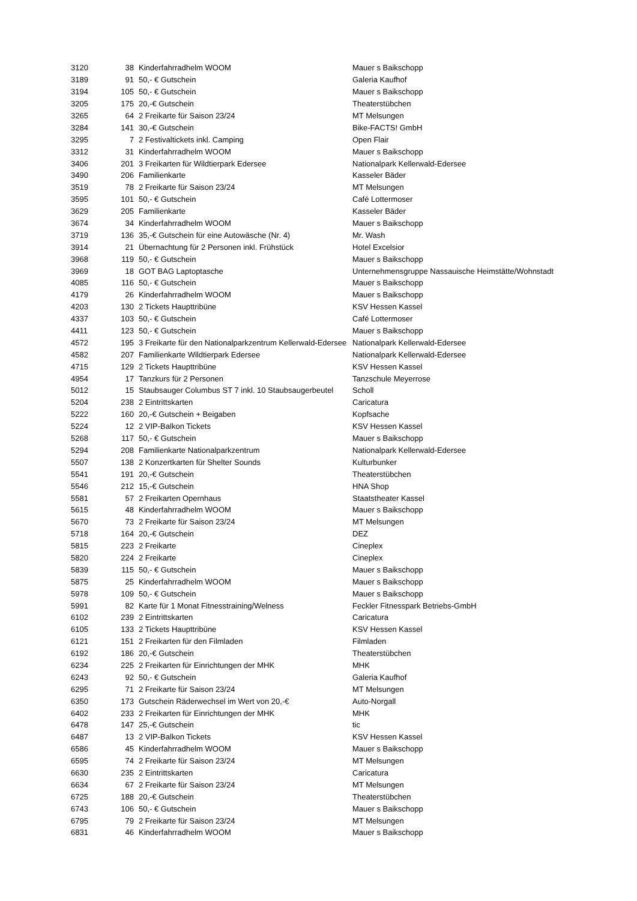| 3120 | 38 | Kinderfahrradhelm WOOM | Mauer s Baikschopp |
| 3189 | 91 | 50,- € Gutschein | Galeria Kaufhof |
| 3194 | 105 | 50,- € Gutschein | Mauer s Baikschopp |
| 3205 | 175 | 20,-€ Gutschein | Theaterstübchen |
| 3265 | 64 | 2 Freikarte für Saison 23/24 | MT Melsungen |
| 3284 | 141 | 30,-€ Gutschein | Bike-FACTS! GmbH |
| 3295 | 7 | 2 Festivaltickets inkl. Camping | Open Flair |
| 3312 | 31 | Kinderfahrradhelm WOOM | Mauer s Baikschopp |
| 3406 | 201 | 3 Freikarten für Wildtierpark Edersee | Nationalpark Kellerwald-Edersee |
| 3490 | 206 | Familienkarte | Kasseler Bäder |
| 3519 | 78 | 2 Freikarte für Saison 23/24 | MT Melsungen |
| 3595 | 101 | 50,- € Gutschein | Café Lottermoser |
| 3629 | 205 | Familienkarte | Kasseler Bäder |
| 3674 | 34 | Kinderfahrradhelm WOOM | Mauer s Baikschopp |
| 3719 | 136 | 35,-€ Gutschein für eine Autowäsche (Nr. 4) | Mr. Wash |
| 3914 | 21 | Übernachtung für 2 Personen inkl. Frühstück | Hotel Excelsior |
| 3968 | 119 | 50,- € Gutschein | Mauer s Baikschopp |
| 3969 | 18 | GOT BAG Laptoptasche | Unternehmensgruppe Nassauische Heimstätte/Wohnstadt |
| 4085 | 116 | 50,- € Gutschein | Mauer s Baikschopp |
| 4179 | 26 | Kinderfahrradhelm WOOM | Mauer s Baikschopp |
| 4203 | 130 | 2 Tickets Haupttribüne | KSV Hessen Kassel |
| 4337 | 103 | 50,- € Gutschein | Café Lottermoser |
| 4411 | 123 | 50,- € Gutschein | Mauer s Baikschopp |
| 4572 | 195 | 3 Freikarte für den Nationalparkzentrum Kellerwald-Edersee | Nationalpark Kellerwald-Edersee |
| 4582 | 207 | Familienkarte Wildtierpark Edersee | Nationalpark Kellerwald-Edersee |
| 4715 | 129 | 2 Tickets Haupttribüne | KSV Hessen Kassel |
| 4954 | 17 | Tanzkurs für 2 Personen | Tanzschule Meyerrose |
| 5012 | 15 | Staubsauger Columbus ST 7 inkl. 10 Staubsaugerbeutel | Scholl |
| 5204 | 238 | 2 Eintrittskarten | Caricatura |
| 5222 | 160 | 20,-€ Gutschein + Beigaben | Kopfsache |
| 5224 | 12 | 2 VIP-Balkon Tickets | KSV Hessen Kassel |
| 5268 | 117 | 50,- € Gutschein | Mauer s Baikschopp |
| 5294 | 208 | Familienkarte Nationalparkzentrum | Nationalpark Kellerwald-Edersee |
| 5507 | 138 | 2 Konzertkarten für Shelter Sounds | Kulturbunker |
| 5541 | 191 | 20,-€ Gutschein | Theaterstübchen |
| 5546 | 212 | 15,-€ Gutschein | HNA Shop |
| 5581 | 57 | 2 Freikarten Opernhaus | Staatstheater Kassel |
| 5615 | 48 | Kinderfahrradhelm WOOM | Mauer s Baikschopp |
| 5670 | 73 | 2 Freikarte für Saison 23/24 | MT Melsungen |
| 5718 | 164 | 20,-€ Gutschein | DEZ |
| 5815 | 223 | 2 Freikarte | Cineplex |
| 5820 | 224 | 2 Freikarte | Cineplex |
| 5839 | 115 | 50,- € Gutschein | Mauer s Baikschopp |
| 5875 | 25 | Kinderfahrradhelm WOOM | Mauer s Baikschopp |
| 5978 | 109 | 50,- € Gutschein | Mauer s Baikschopp |
| 5991 | 82 | Karte für 1 Monat Fitnesstraining/Welness | Feckler Fitnesspark Betriebs-GmbH |
| 6102 | 239 | 2 Eintrittskarten | Caricatura |
| 6105 | 133 | 2 Tickets Haupttribüne | KSV Hessen Kassel |
| 6121 | 151 | 2 Freikarten für den Filmladen | Filmladen |
| 6192 | 186 | 20,-€ Gutschein | Theaterstübchen |
| 6234 | 225 | 2 Freikarten für Einrichtungen der MHK | MHK |
| 6243 | 92 | 50,- € Gutschein | Galeria Kaufhof |
| 6295 | 71 | 2 Freikarte für Saison 23/24 | MT Melsungen |
| 6350 | 173 | Gutschein Räderwechsel im Wert von 20,-€ | Auto-Norgall |
| 6402 | 233 | 2 Freikarten für Einrichtungen der MHK | MHK |
| 6478 | 147 | 25,-€ Gutschein | tic |
| 6487 | 13 | 2 VIP-Balkon Tickets | KSV Hessen Kassel |
| 6586 | 45 | Kinderfahrradhelm WOOM | Mauer s Baikschopp |
| 6595 | 74 | 2 Freikarte für Saison 23/24 | MT Melsungen |
| 6630 | 235 | 2 Eintrittskarten | Caricatura |
| 6634 | 67 | 2 Freikarte für Saison 23/24 | MT Melsungen |
| 6725 | 188 | 20,-€ Gutschein | Theaterstübchen |
| 6743 | 106 | 50,- € Gutschein | Mauer s Baikschopp |
| 6795 | 79 | 2 Freikarte für Saison 23/24 | MT Melsungen |
| 6831 | 46 | Kinderfahrradhelm WOOM | Mauer s Baikschopp |